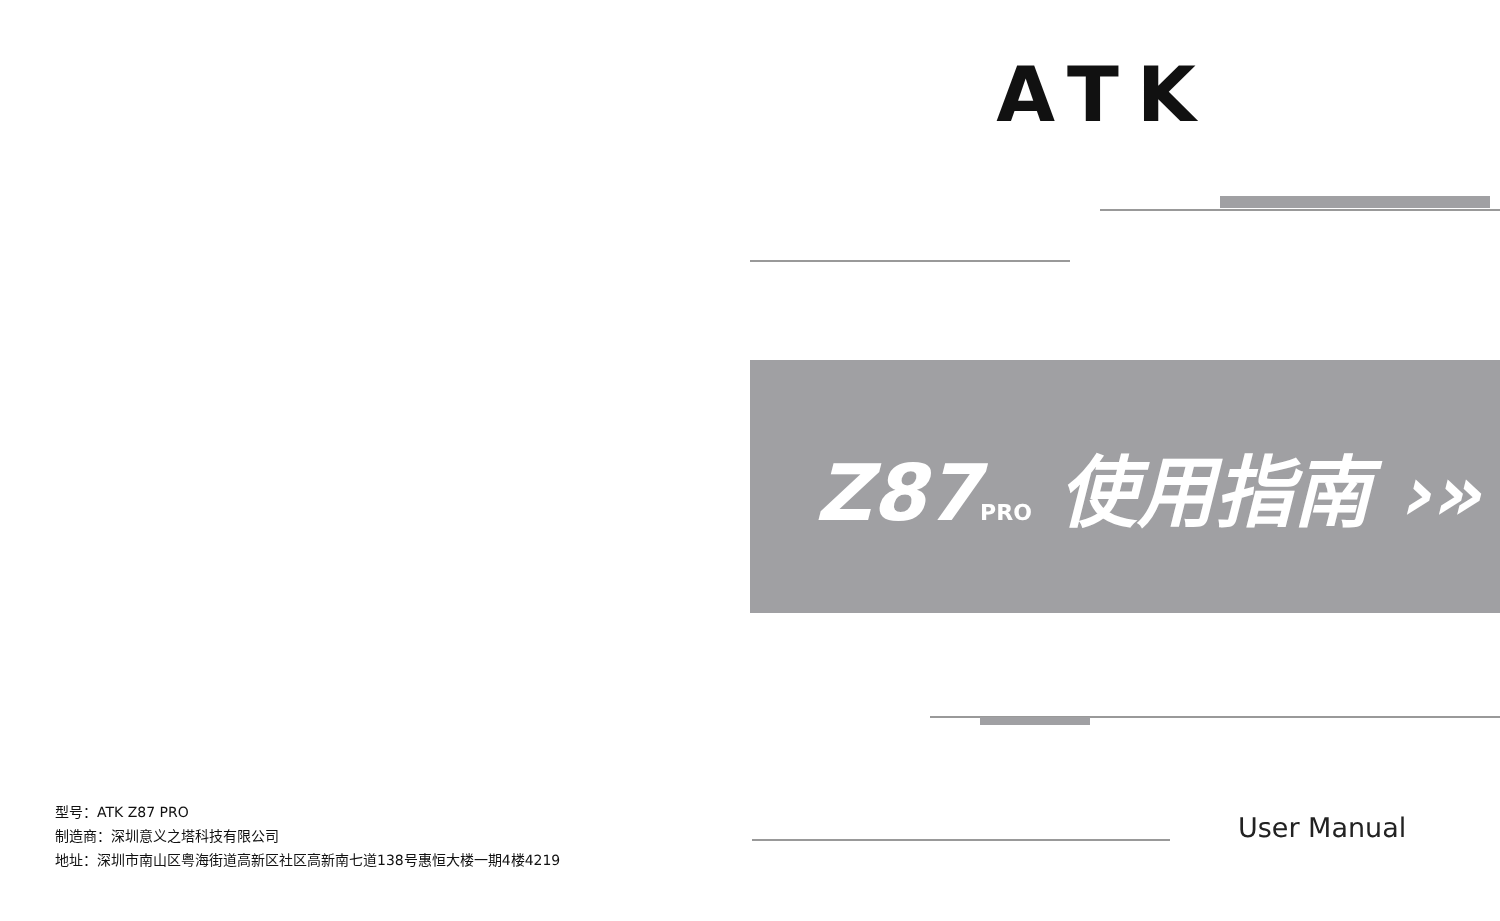型号：ATK Z87 PRO
制造商：深圳意义之塔科技有限公司
地址：深圳市南山区粤海街道高新区社区高新南七道138号惠恒大楼一期4楼4219
ATK
Z87PRO 使用指南 ›»
User Manual